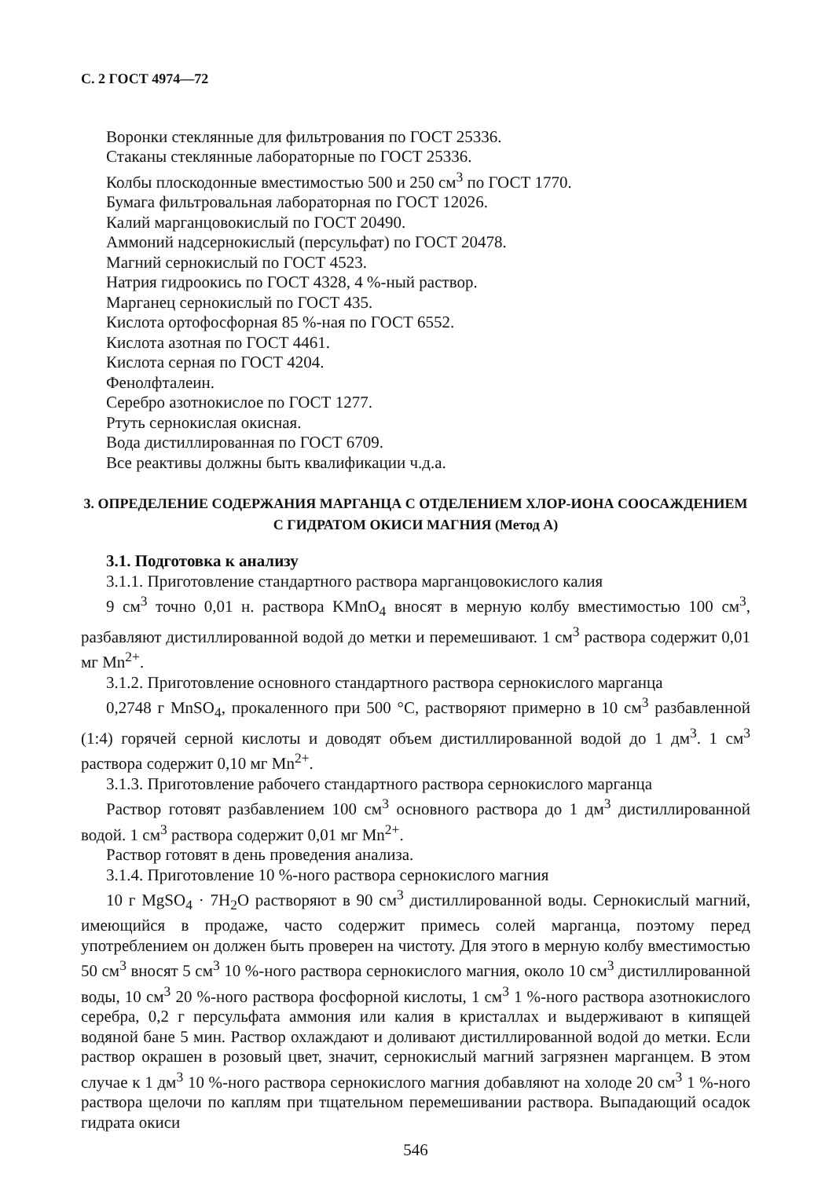С. 2 ГОСТ 4974—72
Воронки стеклянные для фильтрования по ГОСТ 25336.
Стаканы стеклянные лабораторные по ГОСТ 25336.
Колбы плоскодонные вместимостью 500 и 250 см<sup>3</sup> по ГОСТ 1770.
Бумага фильтровальная лабораторная по ГОСТ 12026.
Калий марганцовокислый по ГОСТ 20490.
Аммоний надсернокислый (персульфат) по ГОСТ 20478.
Магний сернокислый по ГОСТ 4523.
Натрия гидроокись по ГОСТ 4328, 4 %-ный раствор.
Марганец сернокислый по ГОСТ 435.
Кислота ортофосфорная 85 %-ная по ГОСТ 6552.
Кислота азотная по ГОСТ 4461.
Кислота серная по ГОСТ 4204.
Фенолфталеин.
Серебро азотнокислое по ГОСТ 1277.
Ртуть сернокислая окисная.
Вода дистиллированная по ГОСТ 6709.
Все реактивы должны быть квалификации ч.д.а.
3. ОПРЕДЕЛЕНИЕ СОДЕРЖАНИЯ МАРГАНЦА С ОТДЕЛЕНИЕМ ХЛОР-ИОНА СООСАЖДЕНИЕМ С ГИДРАТОМ ОКИСИ МАГНИЯ (Метод А)
3.1. Подготовка к анализу
3.1.1. Приготовление стандартного раствора марганцовокислого калия
9 см<sup>3</sup> точно 0,01 н. раствора KMnO<sub>4</sub> вносят в мерную колбу вместимостью 100 см<sup>3</sup>, разбавляют дистиллированной водой до метки и перемешивают. 1 см<sup>3</sup> раствора содержит 0,01 мг Mn<sup>2+</sup>.
3.1.2. Приготовление основного стандартного раствора сернокислого марганца
0,2748 г MnSO<sub>4</sub>, прокаленного при 500 °С, растворяют примерно в 10 см<sup>3</sup> разбавленной (1:4) горячей серной кислоты и доводят объем дистиллированной водой до 1 дм<sup>3</sup>. 1 см<sup>3</sup> раствора содержит 0,10 мг Mn<sup>2+</sup>.
3.1.3. Приготовление рабочего стандартного раствора сернокислого марганца
Раствор готовят разбавлением 100 см<sup>3</sup> основного раствора до 1 дм<sup>3</sup> дистиллированной водой. 1 см<sup>3</sup> раствора содержит 0,01 мг Mn<sup>2+</sup>.
Раствор готовят в день проведения анализа.
3.1.4. Приготовление 10 %-ного раствора сернокислого магния
10 г MgSO<sub>4</sub> · 7H<sub>2</sub>O растворяют в 90 см<sup>3</sup> дистиллированной воды. Сернокислый магний, имеющийся в продаже, часто содержит примесь солей марганца, поэтому перед употреблением он должен быть проверен на чистоту. Для этого в мерную колбу вместимостью 50 см<sup>3</sup> вносят 5 см<sup>3</sup> 10 %-ного раствора сернокислого магния, около 10 см<sup>3</sup> дистиллированной воды, 10 см<sup>3</sup> 20 %-ного раствора фосфорной кислоты, 1 см<sup>3</sup> 1 %-ного раствора азотнокислого серебра, 0,2 г персульфата аммония или калия в кристаллах и выдерживают в кипящей водяной бане 5 мин. Раствор охлаждают и доливают дистиллированной водой до метки. Если раствор окрашен в розовый цвет, значит, сернокислый магний загрязнен марганцем. В этом случае к 1 дм<sup>3</sup> 10 %-ного раствора сернокислого магния добавляют на холоде 20 см<sup>3</sup> 1 %-ного раствора щелочи по каплям при тщательном перемешивании раствора. Выпадающий осадок гидрата окиси
546